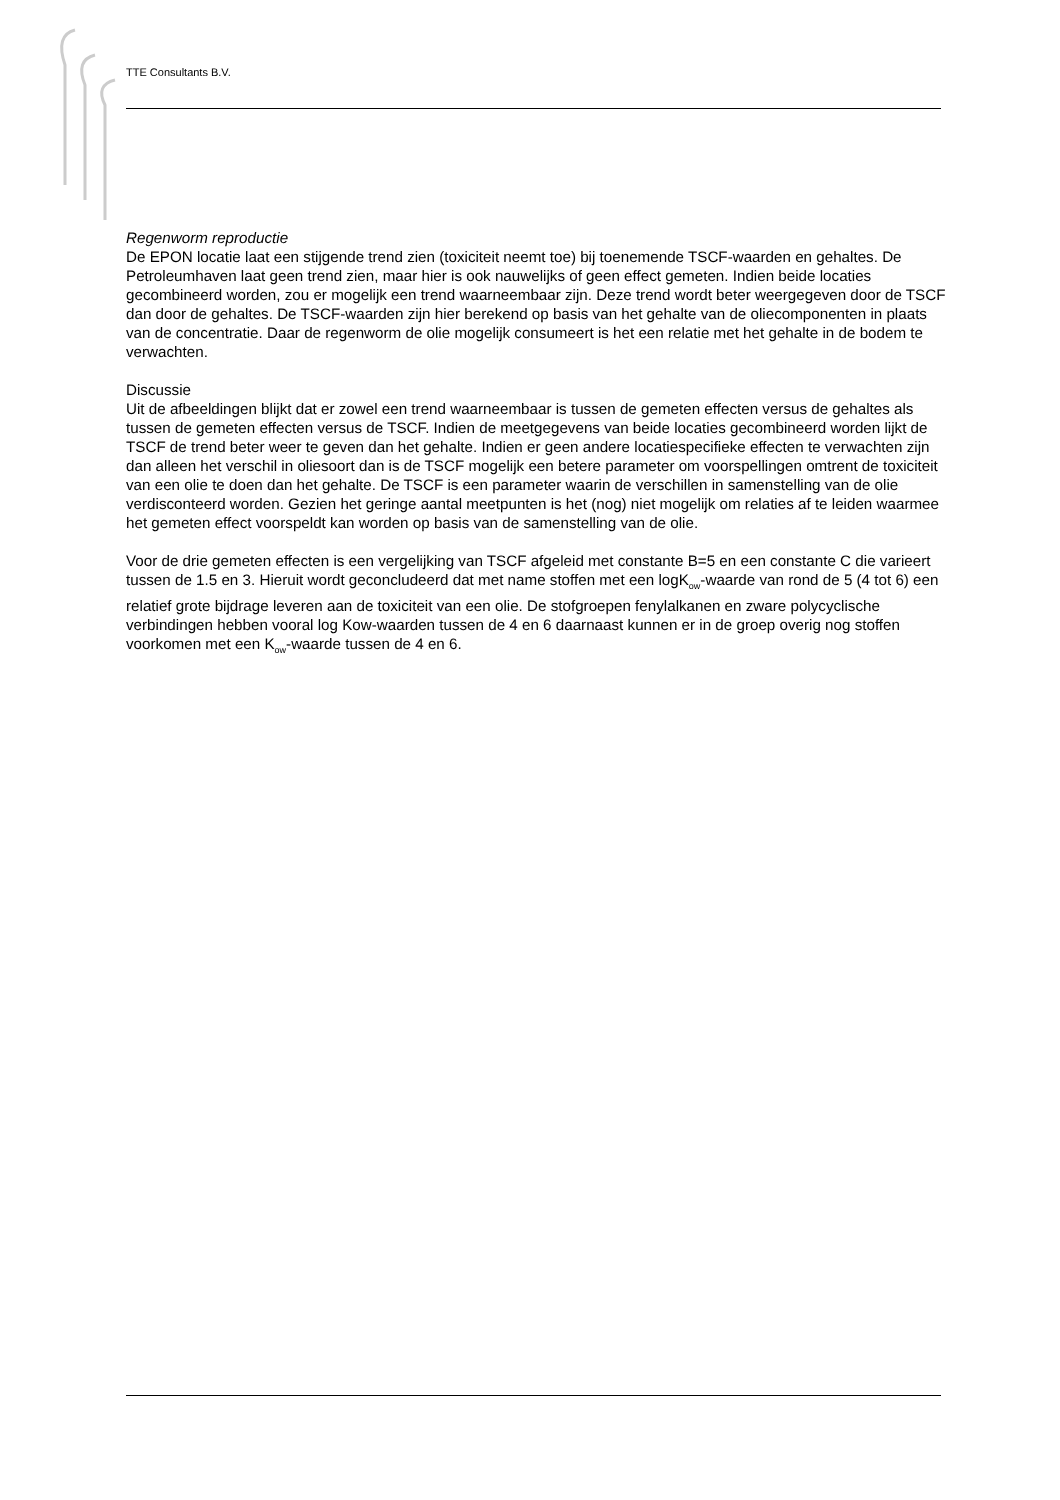TTE Consultants B.V.
Regenworm reproductie
De EPON locatie laat een stijgende trend zien (toxiciteit neemt toe) bij toenemende TSCF-waarden en gehaltes. De Petroleumhaven laat geen trend zien, maar hier is ook nauwelijks of geen effect gemeten. Indien beide locaties gecombineerd worden, zou er mogelijk een trend waarneembaar zijn. Deze trend wordt beter weergegeven door de TSCF dan door de gehaltes. De TSCF-waarden zijn hier berekend op basis van het gehalte van de oliecomponenten in plaats van de concentratie. Daar de regenworm de olie mogelijk consumeert is het een relatie met het gehalte in de bodem te verwachten.
Discussie
Uit de afbeeldingen blijkt dat er zowel een trend waarneembaar is tussen de gemeten effecten versus de gehaltes als tussen de gemeten effecten versus de TSCF. Indien de meetgegevens van beide locaties gecombineerd worden lijkt de TSCF de trend beter weer te geven dan het gehalte. Indien er geen andere locatiespecifieke effecten te verwachten zijn dan alleen het verschil in oliesoort dan is de TSCF mogelijk een betere parameter om voorspellingen omtrent de toxiciteit van een olie te doen dan het gehalte. De TSCF is een parameter waarin de verschillen in samenstelling van de olie verdisconteerd worden. Gezien het geringe aantal meetpunten is het (nog) niet mogelijk om relaties af te leiden waarmee het gemeten effect voorspeldt kan worden op basis van de samenstelling van de olie.
Voor de drie gemeten effecten is een vergelijking van TSCF afgeleid met constante B=5 en een constante C die varieert tussen de 1.5 en 3. Hieruit wordt geconcludeerd dat met name stoffen met een logK<sub>ow</sub>-waarde van rond de 5 (4 tot 6) een relatief grote bijdrage leveren aan de toxiciteit van een olie. De stofgroepen fenylalkanen en zware polycyclische verbindingen hebben vooral log Kow-waarden tussen de 4 en 6 daarnaast kunnen er in de groep overig nog stoffen voorkomen met een K<sub>ow</sub>-waarde tussen de 4 en 6.